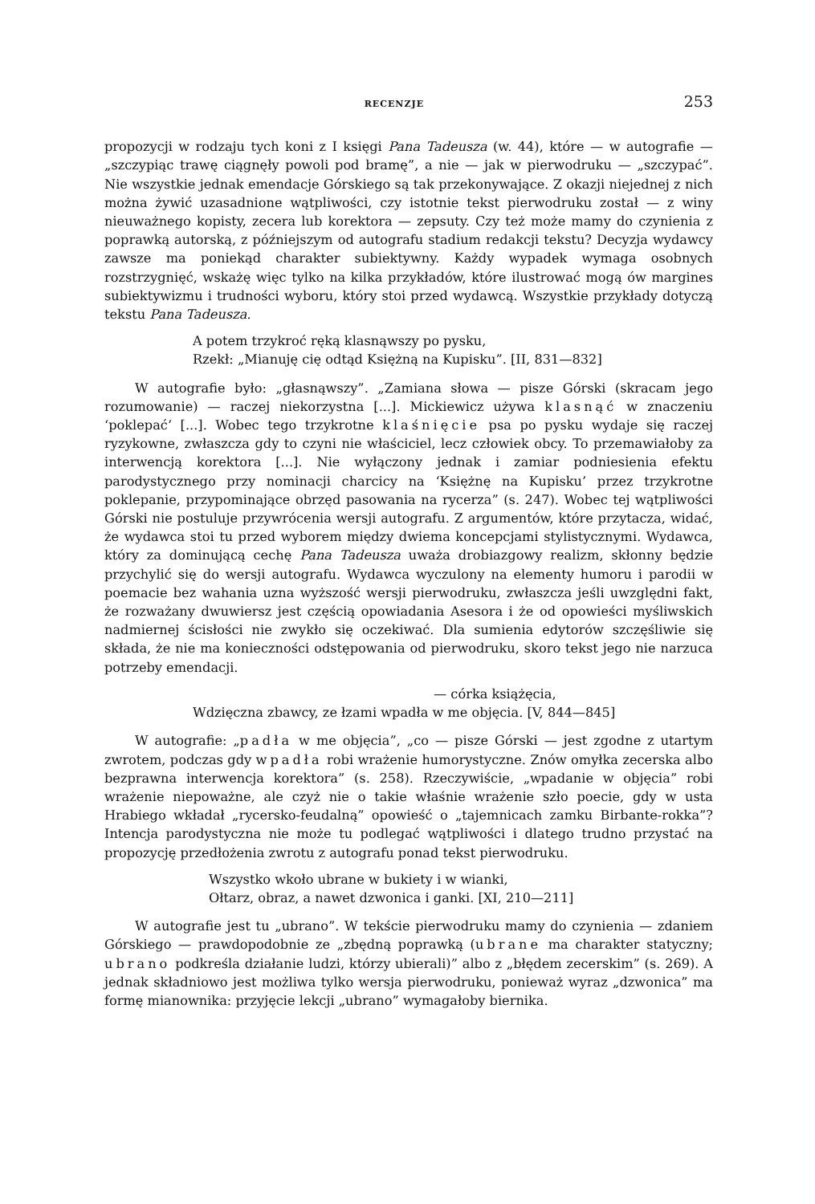RECENZJE 253
propozycji w rodzaju tych koni z I księgi Pana Tadeusza (w. 44), które — w autografie — „szczypiąc trawę ciągnęły powoli pod bramę”, a nie — jak w pierwodruku — „szczypać”. Nie wszystkie jednak emendacje Górskiego są tak przekonywające. Z okazji niejednej z nich można żywić uzasadnione wątpliwości, czy istotnie tekst pierwodruku został — z winy nieuważnego kopisty, zecera lub korektora — zepsuty. Czy też może mamy do czynienia z poprawką autorską, z późniejszym od autografu stadium redakcji tekstu? Decyzja wydawcy zawsze ma poniekąd charakter subiektywny. Każdy wypadek wymaga osobnych rozstrzygnięć, wskażę więc tylko na kilka przykładów, które ilustrować mogą ów margines subiektywizmu i trudności wyboru, który stoi przed wydawcą. Wszystkie przykłady dotyczą tekstu Pana Tadeusza.
A potem trzykroć ręką klasnąwszy po pysku,
Rzekł: „Mianuję cię odtąd Księżną na Kupisku”. [II, 831—832]
W autografie było: „głasnąwszy”. „Zamiana słowa — pisze Górski (skracam jego rozumowanie) — raczej niekorzystna [...]. Mickiewicz używa klasnąć w znaczeniu ‘poklepać’ [...]. Wobec tego trzykrotne klaśnięcie psa po pysku wydaje się raczej ryzykowne, zwłaszcza gdy to czyni nie właściciel, lecz człowiek obcy. To przemawiałoby za interwencją korektora [...]. Nie wyłączony jednak i zamiar podniesienia efektu parodystycznego przy nominacji charcicy na ‘Księżnę na Kupisku’ przez trzykrotne poklepanie, przypominające obrzęd pasowania na rycerza” (s. 247). Wobec tej wątpliwości Górski nie postuluje przywrócenia wersji autografu. Z argumentów, które przytacza, widać, że wydawca stoi tu przed wyborem między dwiema koncepcjami stylistycznymi. Wydawca, który za dominującą cechę Pana Tadeusza uważa drobiazgowy realizm, skłonny będzie przychylić się do wersji autografu. Wydawca wyczulony na elementy humoru i parodii w poemacie bez wahania uzna wyższość wersji pierwodruku, zwłaszcza jeśli uwzględni fakt, że rozważany dwuwiersz jest częścią opowiadania Asesora i że od opowieści myśliwskich nadmiernej ścisłości nie zwykło się oczekiwać. Dla sumienia edytorów szczęśliwie się składa, że nie ma konieczności odstępowania od pierwodruku, skoro tekst jego nie narzuca potrzeby emendacji.
— córka książęcia,
Wdzięczna zbawcy, ze łzami wpadła w me objęcia. [V, 844—845]
W autografie: „padła w me objęcia”, „co — pisze Górski — jest zgodne z utartym zwrotem, podczas gdy wpadła robi wrażenie humorystyczne. Znów omyłka zecerska albo bezprawna interwencja korektora” (s. 258). Rzeczywiście, „wpadanie w objęcia” robi wrażenie niepoważne, ale czyż nie o takie właśnie wrażenie szło poecie, gdy w usta Hrabiego wkładał „rycersko-feudalną” opowieść o „tajemnicach zamku Birbante-rokka”? Intencja parodystyczna nie może tu podlegać wątpliwości i dlatego trudno przystać na propozycję przedłożenia zwrotu z autografu ponad tekst pierwodruku.
Wszystko wkoło ubrane w bukiety i w wianki,
Ołtarz, obraz, a nawet dzwonica i ganki. [XI, 210—211]
W autografie jest tu „ubrano”. W tekście pierwodruku mamy do czynienia — zdaniem Górskiego — prawdopodobnie ze „zbędną poprawką (ubrane ma charakter statyczny; ubrano podkreśla działanie ludzi, którzy ubierali)” albo z „błędem zecerskim” (s. 269). A jednak składniowo jest możliwa tylko wersja pierwodruku, ponieważ wyraz „dzwonica” ma formę mianownika: przyjęcie lekcji „ubrano” wymagałoby biernika.